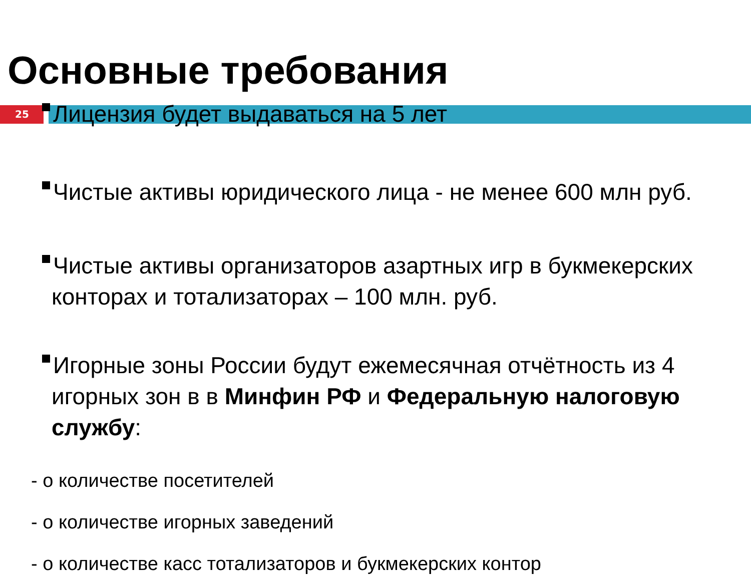Основные требования
25
Лицензия будет выдаваться на 5 лет
Чистые активы юридического лица - не менее 600 млн руб.
Чистые активы организаторов азартных игр в букмекерских конторах и тотализаторах – 100 млн. руб.
Игорные зоны России будут ежемесячная отчётность из 4 игорных зон в в Минфин РФ и Федеральную налоговую службу:
- о количестве посетителей
- о количестве игорных заведений
- о количестве касс тотализаторов и букмекерских контор